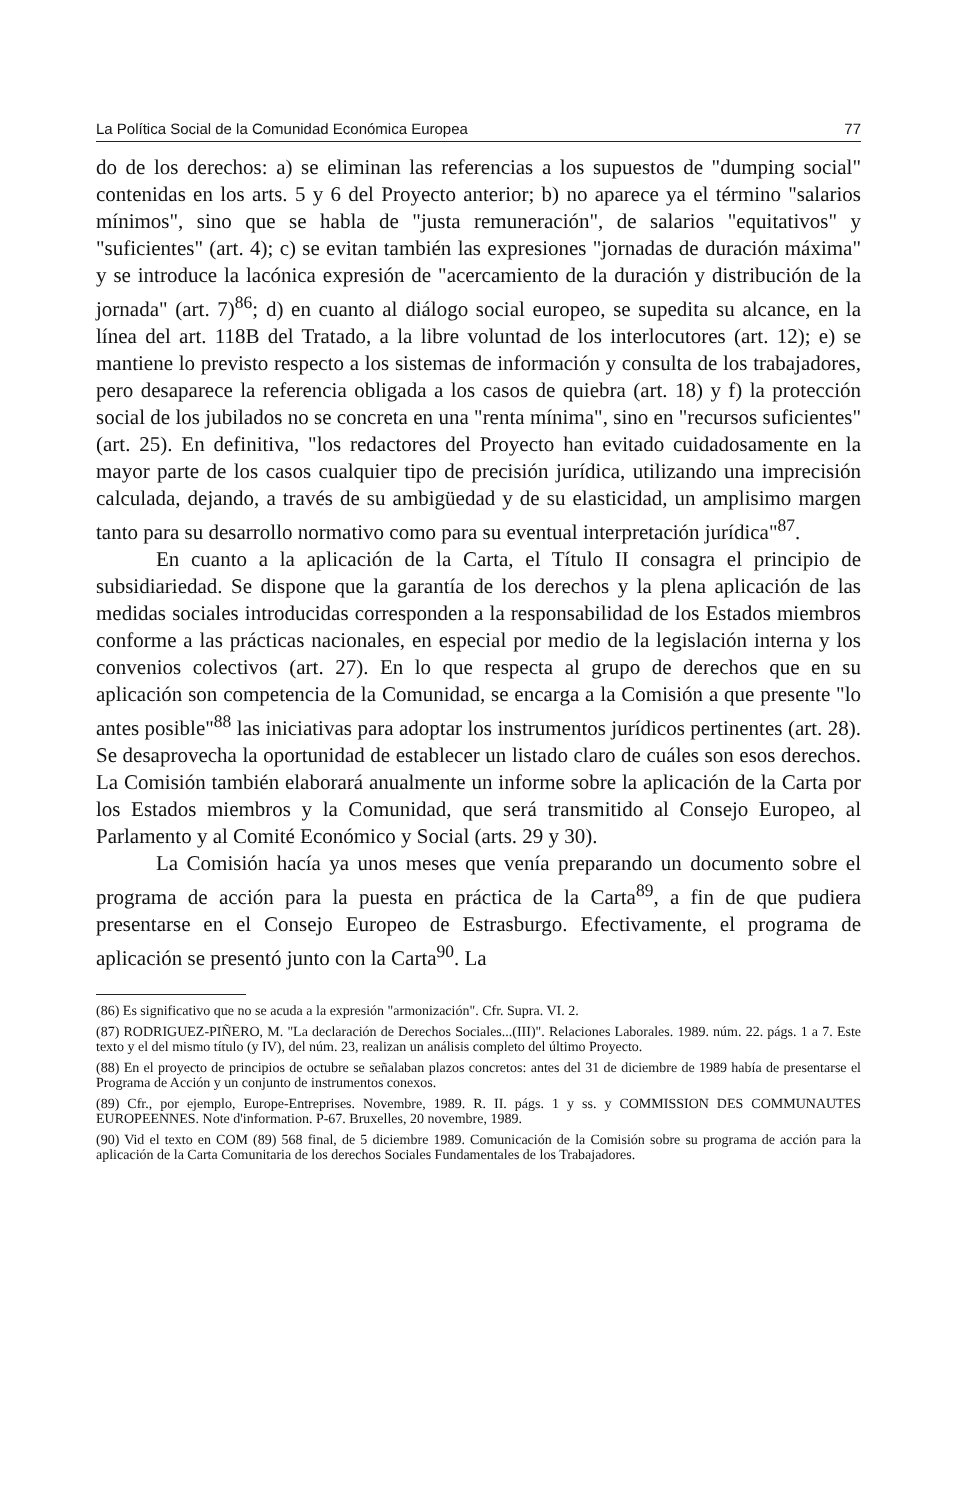La Política Social de la Comunidad Económica Europea 77
do de los derechos: a) se eliminan las referencias a los supuestos de "dumping social" contenidas en los arts. 5 y 6 del Proyecto anterior; b) no aparece ya el término "salarios mínimos", sino que se habla de "justa remuneración", de salarios "equitativos" y "suficientes" (art. 4); c) se evitan también las expresiones "jornadas de duración máxima" y se introduce la lacónica expresión de "acercamiento de la duración y distribución de la jornada" (art. 7)<sup>86</sup>; d) en cuanto al diálogo social europeo, se supedita su alcance, en la línea del art. 118B del Tratado, a la libre voluntad de los interlocutores (art. 12); e) se mantiene lo previsto respecto a los sistemas de información y consulta de los trabajadores, pero desaparece la referencia obligada a los casos de quiebra (art. 18) y f) la protección social de los jubilados no se concreta en una "renta mínima", sino en "recursos suficientes" (art. 25). En definitiva, "los redactores del Proyecto han evitado cuidadosamente en la mayor parte de los casos cualquier tipo de precisión jurídica, utilizando una imprecisión calculada, dejando, a través de su ambigüedad y de su elasticidad, un amplisimo margen tanto para su desarrollo normativo como para su eventual interpretación jurídica"<sup>87</sup>.
En cuanto a la aplicación de la Carta, el Título II consagra el principio de subsidiariedad. Se dispone que la garantía de los derechos y la plena aplicación de las medidas sociales introducidas corresponden a la responsabilidad de los Estados miembros conforme a las prácticas nacionales, en especial por medio de la legislación interna y los convenios colectivos (art. 27). En lo que respecta al grupo de derechos que en su aplicación son competencia de la Comunidad, se encarga a la Comisión a que presente "lo antes posible"<sup>88</sup> las iniciativas para adoptar los instrumentos jurídicos pertinentes (art. 28). Se desaprovecha la oportunidad de establecer un listado claro de cuáles son esos derechos. La Comisión también elaborará anualmente un informe sobre la aplicación de la Carta por los Estados miembros y la Comunidad, que será transmitido al Consejo Europeo, al Parlamento y al Comité Económico y Social (arts. 29 y 30).
La Comisión hacía ya unos meses que venía preparando un documento sobre el programa de acción para la puesta en práctica de la Carta<sup>89</sup>, a fin de que pudiera presentarse en el Consejo Europeo de Estrasburgo. Efectivamente, el programa de aplicación se presentó junto con la Carta<sup>90</sup>. La
(86) Es significativo que no se acuda a la expresión "armonización". Cfr. Supra. VI. 2.
(87) RODRIGUEZ-PIÑERO, M. "La declaración de Derechos Sociales...(III)". Relaciones Laborales. 1989. núm. 22. págs. 1 a 7. Este texto y el del mismo título (y IV), del núm. 23, realizan un análisis completo del último Proyecto.
(88) En el proyecto de principios de octubre se señalaban plazos concretos: antes del 31 de diciembre de 1989 había de presentarse el Programa de Acción y un conjunto de instrumentos conexos.
(89) Cfr., por ejemplo, Europe-Entreprises. Novembre, 1989. R. II. págs. 1 y ss. y COMMISSION DES COMMUNAUTES EUROPEENNES. Note d'information. P-67. Bruxelles, 20 novembre, 1989.
(90) Vid el texto en COM (89) 568 final, de 5 diciembre 1989. Comunicación de la Comisión sobre su programa de acción para la aplicación de la Carta Comunitaria de los derechos Sociales Fundamentales de los Trabajadores.